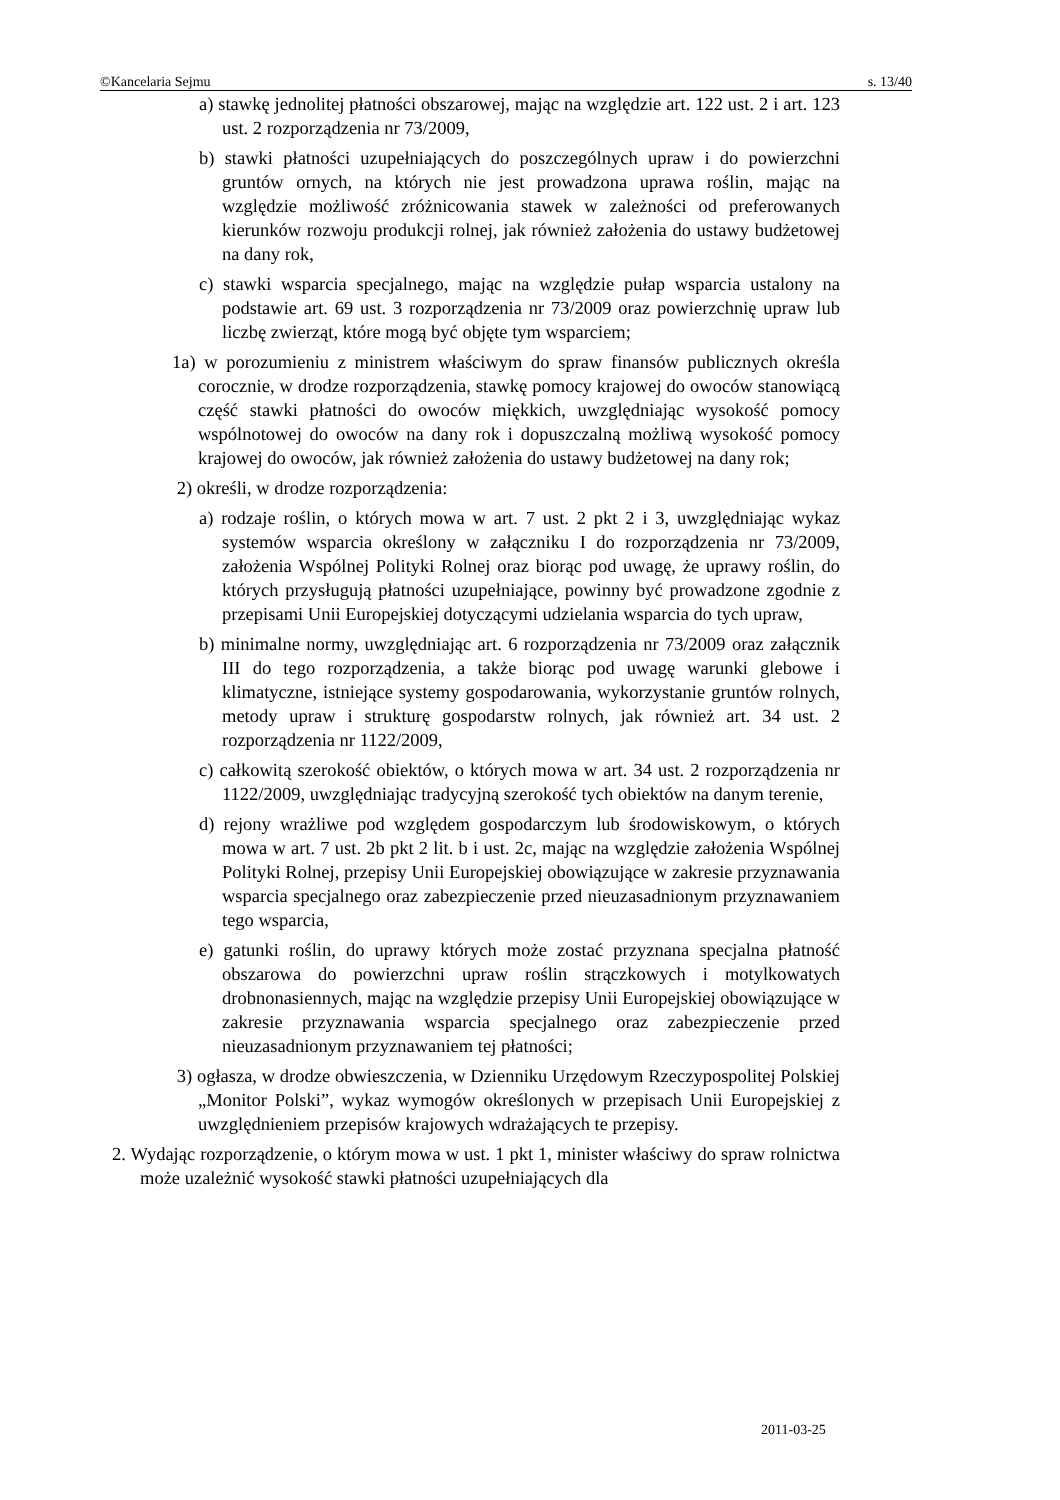©Kancelaria Sejmu s. 13/40
a) stawkę jednolitej płatności obszarowej, mając na względzie art. 122 ust. 2 i art. 123 ust. 2 rozporządzenia nr 73/2009,
b) stawki płatności uzupełniających do poszczególnych upraw i do powierzchni gruntów ornych, na których nie jest prowadzona uprawa roślin, mając na względzie możliwość zróżnicowania stawek w zależności od preferowanych kierunków rozwoju produkcji rolnej, jak również założenia do ustawy budżetowej na dany rok,
c) stawki wsparcia specjalnego, mając na względzie pułap wsparcia ustalony na podstawie art. 69 ust. 3 rozporządzenia nr 73/2009 oraz powierzchnię upraw lub liczbę zwierząt, które mogą być objęte tym wsparciem;
1a) w porozumieniu z ministrem właściwym do spraw finansów publicznych określa corocznie, w drodze rozporządzenia, stawkę pomocy krajowej do owoców stanowiącą część stawki płatności do owoców miękkich, uwzględniając wysokość pomocy wspólnotowej do owoców na dany rok i dopuszczalną możliwą wysokość pomocy krajowej do owoców, jak również założenia do ustawy budżetowej na dany rok;
2) określi, w drodze rozporządzenia:
a) rodzaje roślin, o których mowa w art. 7 ust. 2 pkt 2 i 3, uwzględniając wykaz systemów wsparcia określony w załączniku I do rozporządzenia nr 73/2009, założenia Wspólnej Polityki Rolnej oraz biorąc pod uwagę, że uprawy roślin, do których przysługują płatności uzupełniające, powinny być prowadzone zgodnie z przepisami Unii Europejskiej dotyczącymi udzielania wsparcia do tych upraw,
b) minimalne normy, uwzględniając art. 6 rozporządzenia nr 73/2009 oraz załącznik III do tego rozporządzenia, a także biorąc pod uwagę warunki glebowe i klimatyczne, istniejące systemy gospodarowania, wykorzystanie gruntów rolnych, metody upraw i strukturę gospodarstw rolnych, jak również art. 34 ust. 2 rozporządzenia nr 1122/2009,
c) całkowitą szerokość obiektów, o których mowa w art. 34 ust. 2 rozporządzenia nr 1122/2009, uwzględniając tradycyjną szerokość tych obiektów na danym terenie,
d) rejony wrażliwe pod względem gospodarczym lub środowiskowym, o których mowa w art. 7 ust. 2b pkt 2 lit. b i ust. 2c, mając na względzie założenia Wspólnej Polityki Rolnej, przepisy Unii Europejskiej obowiązujące w zakresie przyznawania wsparcia specjalnego oraz zabezpieczenie przed nieuzasadnionym przyznawaniem tego wsparcia,
e) gatunki roślin, do uprawy których może zostać przyznana specjalna płatność obszarowa do powierzchni upraw roślin strączkowych i motylkowatych drobnonasiennych, mając na względzie przepisy Unii Europejskiej obowiązujące w zakresie przyznawania wsparcia specjalnego oraz zabezpieczenie przed nieuzasadnionym przyznawaniem tej płatności;
3) ogłasza, w drodze obwieszczenia, w Dzienniku Urzędowym Rzeczypospolitej Polskiej „Monitor Polski”, wykaz wymogów określonych w przepisach Unii Europejskiej z uwzględnieniem przepisów krajowych wdrażających te przepisy.
2. Wydając rozporządzenie, o którym mowa w ust. 1 pkt 1, minister właściwy do spraw rolnictwa może uzależnić wysokość stawki płatności uzupełniających dla
2011-03-25